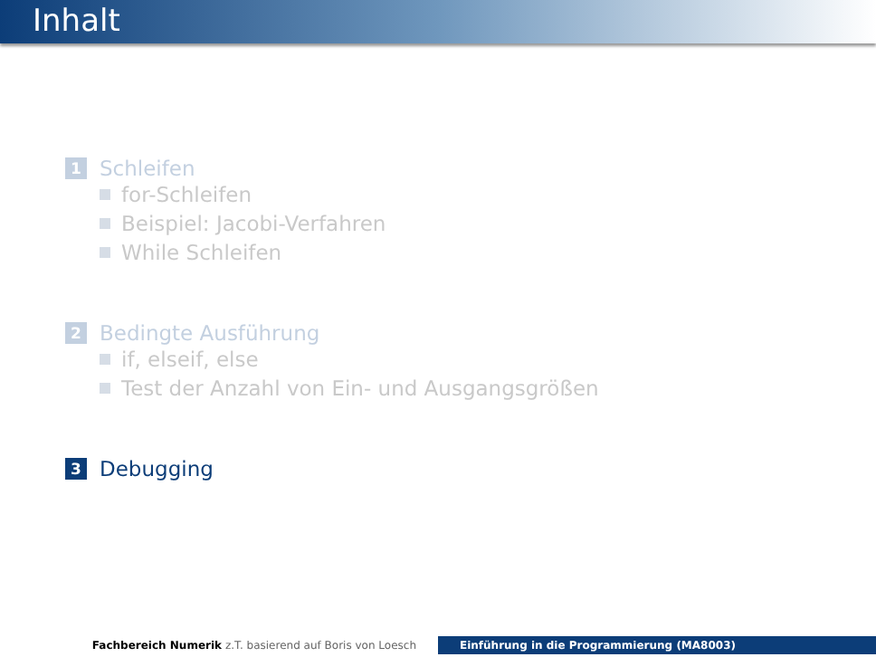Inhalt
1 Schleifen
for-Schleifen
Beispiel: Jacobi-Verfahren
While Schleifen
2 Bedingte Ausführung
if, elseif, else
Test der Anzahl von Ein- und Ausgangsgrößen
3 Debugging
Fachbereich Numerik z.T. basierend auf Boris von Loesch Einführung in die Programmierung (MA8003)